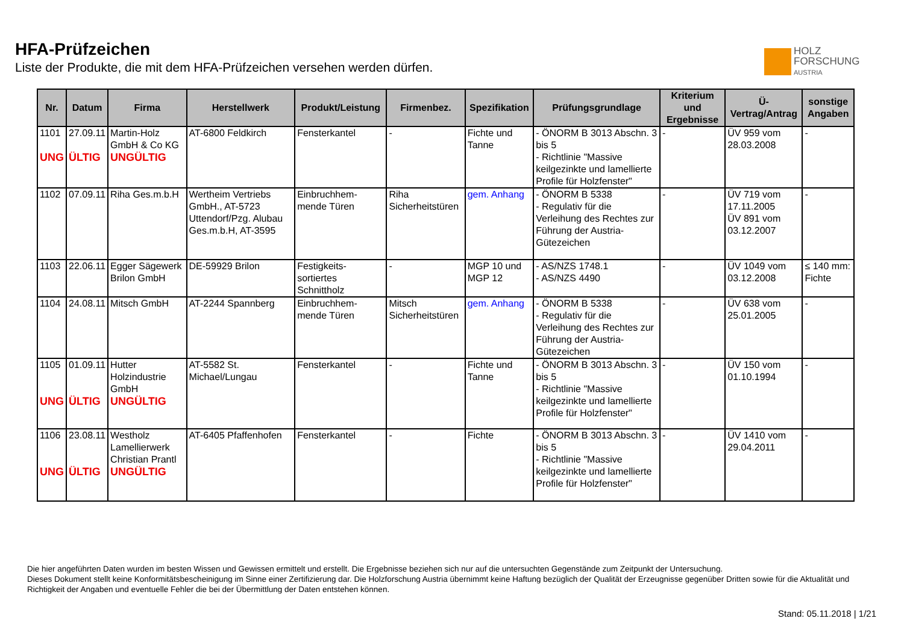HFA-Prüfzeichen
Liste der Produkte, die mit dem HFA-Prüfzeichen versehen werden dürfen.
HOLZ
FORSCHUNG
AUSTRIA
| Nr. | Datum | Firma | Herstellwerk | Produkt/Leistung | Firmenbez. | Spezifikation | Prüfungsgrundlage | Kriterium und Ergebnisse | Ü-Vertrag/Antrag | sonstige Angaben |
| --- | --- | --- | --- | --- | --- | --- | --- | --- | --- | --- |
| 1101 UNG | 27.09.11 ÜLTIG | Martin-Holz GmbH & Co KG UNGÜLTIG | AT-6800 Feldkirch | Fensterkantel | - | Fichte und Tanne | - ÖNORM B 3013 Abschn. 3 bis 5 - Richtlinie "Massive keilgezinkte und lamellierte Profile für Holzfenster" | - | ÜV 959 vom 28.03.2008 | - |
| 1102 | 07.09.11 | Riha Ges.m.b.H | Wertheim Vertriebs GmbH., AT-5723 Uttendorf/Pzg. Alubau Ges.m.b.H, AT-3595 | Einbruchhem-mende Türen | Riha Sicherheitstüren | gem. Anhang | - ÖNORM B 5338 - Regulativ für die Verleihung des Rechtes zur Führung der Austria-Gütezeichen | - | ÜV 719 vom 17.11.2005 ÜV 891 vom 03.12.2007 | - |
| 1103 | 22.06.11 | Egger Sägewerk Brilon GmbH | DE-59929 Brilon | Festigkeits-sortiertes Schnittholz | - | MGP 10 und MGP 12 | - AS/NZS 1748.1 - AS/NZS 4490 | - | ÜV 1049 vom 03.12.2008 | ≤ 140 mm: Fichte |
| 1104 | 24.08.11 | Mitsch GmbH | AT-2244 Spannberg | Einbruchhem-mende Türen | Mitsch Sicherheitstüren | gem. Anhang | - ÖNORM B 5338 - Regulativ für die Verleihung des Rechtes zur Führung der Austria-Gütezeichen | - | ÜV 638 vom 25.01.2005 | - |
| 1105 UNG | 01.09.11 ÜLTIG | Hutter Holzindustrie GmbH UNGÜLTIG | AT-5582 St. Michael/Lungau | Fensterkantel | - | Fichte und Tanne | - ÖNORM B 3013 Abschn. 3 bis 5 - Richtlinie "Massive keilgezinkte und lamellierte Profile für Holzfenster" | - | ÜV 150 vom 01.10.1994 | - |
| 1106 UNG | 23.08.11 ÜLTIG | Westholz Lamellierwerk Christian Prantl UNGÜLTIG | AT-6405 Pfaffenhofen | Fensterkantel | - | Fichte | - ÖNORM B 3013 Abschn. 3 bis 5 - Richtlinie "Massive keilgezinkte und lamellierte Profile für Holzfenster" | - | ÜV 1410 vom 29.04.2011 | - |
Die hier angeführten Daten wurden im besten Wissen und Gewissen ermittelt und erstellt. Die Ergebnisse beziehen sich nur auf die untersuchten Gegenstände zum Zeitpunkt der Untersuchung.
Dieses Dokument stellt keine Konformitätsbescheinigung im Sinne einer Zertifizierung dar. Die Holzforschung Austria übernimmt keine Haftung bezüglich der Qualität der Erzeugnisse gegenüber Dritten sowie für die Aktualität und Richtigkeit der Angaben und eventuelle Fehler die bei der Übermittlung der Daten entstehen können.
Stand: 05.11.2018 | 1/21